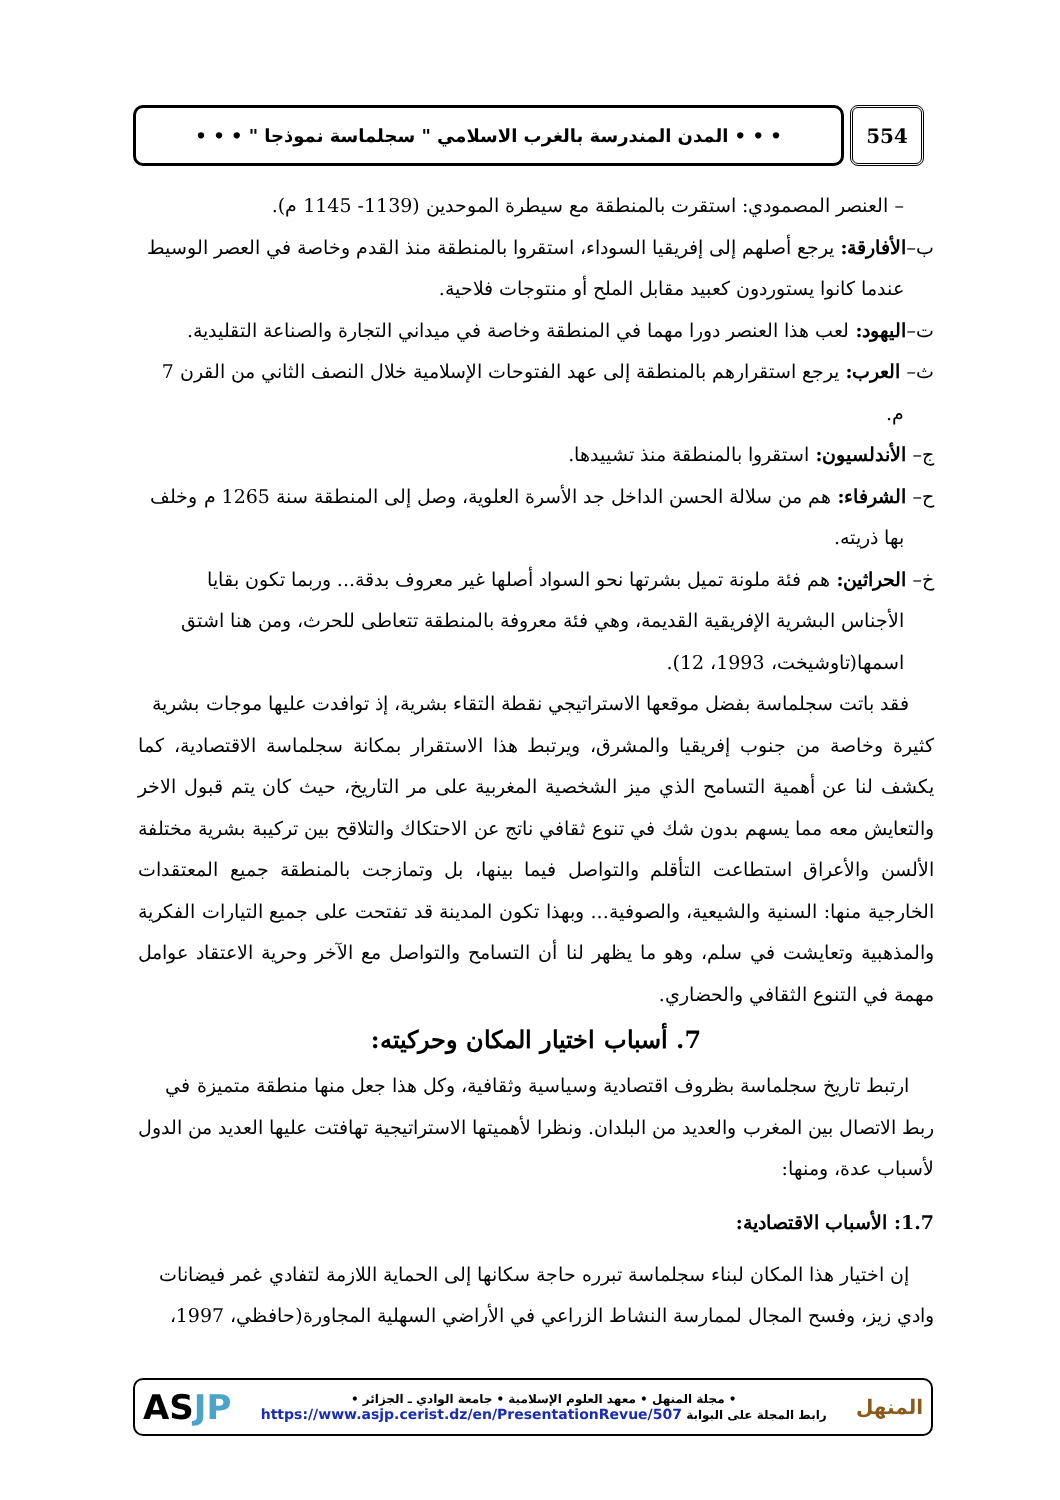554
• • • المدن المندرسة بالغرب الاسلامي " سجلماسة نموذجا " • • •
– العنصر المصمودي: استقرت بالمنطقة مع سيطرة الموحدين (1139- 1145 م).
ب–الأفارقة: يرجع أصلهم إلى إفريقيا السوداء، استقروا بالمنطقة منذ القدم وخاصة في العصر الوسيط
عندما كانوا يستوردون كعبيد مقابل الملح أو منتوجات فلاحية.
ت–اليهود: لعب هذا العنصر دورا مهما في المنطقة وخاصة في ميداني التجارة والصناعة التقليدية.
ث– العرب: يرجع استقرارهم بالمنطقة إلى عهد الفتوحات الإسلامية خلال النصف الثاني من القرن 7
م.
ج– الأندلسيون: استقروا بالمنطقة منذ تشييدها.
ح– الشرفاء: هم من سلالة الحسن الداخل جد الأسرة العلوية، وصل إلى المنطقة سنة 1265 م وخلف
بها ذريته.
خ– الحراثين: هم فئة ملونة تميل بشرتها نحو السواد أصلها غير معروف بدقة... وربما تكون بقايا
الأجناس البشرية الإفريقية القديمة، وهي فئة معروفة بالمنطقة تتعاطى للحرث، ومن هنا اشتق
اسمها(تاوشيخت، 1993، 12).
فقد باتت سجلماسة بفضل موقعها الاستراتيجي نقطة التقاء بشرية، إذ توافدت عليها موجات بشرية
كثيرة وخاصة من جنوب إفريقيا والمشرق، ويرتبط هذا الاستقرار بمكانة سجلماسة الاقتصادية، كما يكشف لنا عن أهمية التسامح الذي ميز الشخصية المغربية على مر التاريخ، حيث كان يتم قبول الاخر والتعايش معه مما يسهم بدون شك في تنوع ثقافي ناتج عن الاحتكاك والتلاقح بين تركيبة بشرية مختلفة الألسن والأعراق استطاعت التأقلم والتواصل فيما بينها، بل وتمازجت بالمنطقة جميع المعتقدات الخارجية منها: السنية والشيعية، والصوفية... وبهذا تكون المدينة قد تفتحت على جميع التيارات الفكرية والمذهبية وتعايشت في سلم، وهو ما يظهر لنا أن التسامح والتواصل مع الآخر وحرية الاعتقاد عوامل مهمة في التنوع الثقافي والحضاري.
7. أسباب اختيار المكان وحركيته:
ارتبط تاريخ سجلماسة بظروف اقتصادية وسياسية وثقافية، وكل هذا جعل منها منطقة متميزة في
ربط الاتصال بين المغرب والعديد من البلدان. ونظرا لأهميتها الاستراتيجية تهافتت عليها العديد من الدول لأسباب عدة، ومنها:
1.7: الأسباب الاقتصادية:
إن اختيار هذا المكان لبناء سجلماسة تبرره حاجة سكانها إلى الحماية اللازمة لتفادي غمر فيضانات
وادي زيز، وفسح المجال لممارسة النشاط الزراعي في الأراضي السهلية المجاورة(حافظي، 1997،
المنهل
• مجلة المنهل • معهد العلوم الإسلامية • جامعة الوادي ـ الجزائر •
رابط المجلة على البوابة https://www.asjp.cerist.dz/en/PresentationRevue/507
ASJP